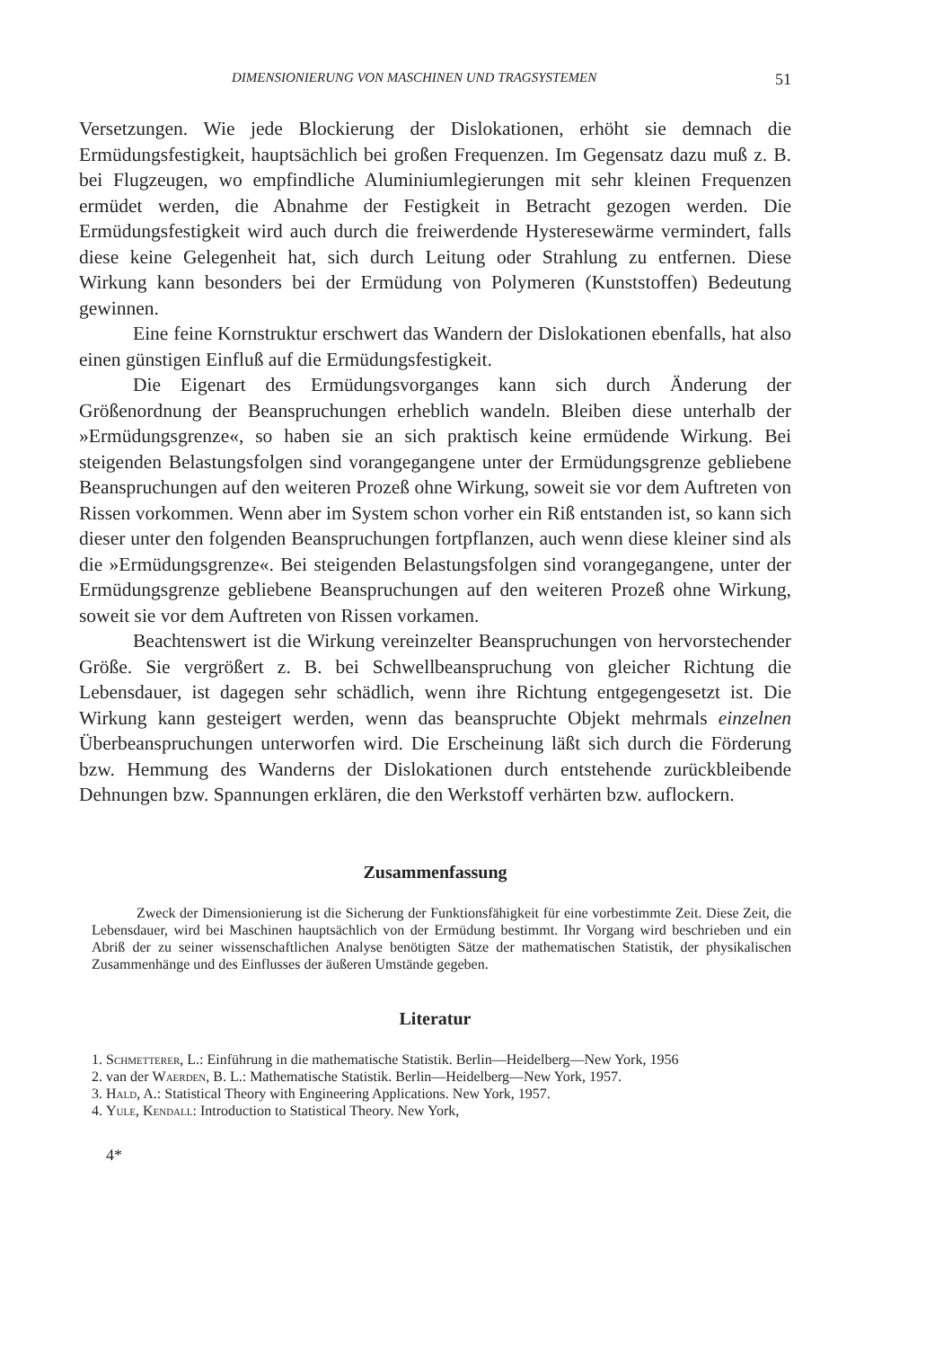DIMENSIONIERUNG VON MASCHINEN UND TRAGSYSTEMEN 51
Versetzungen. Wie jede Blockierung der Dislokationen, erhöht sie demnach die Ermüdungsfestigkeit, hauptsächlich bei großen Frequenzen. Im Gegensatz dazu muß z. B. bei Flugzeugen, wo empfindliche Aluminiumlegierungen mit sehr kleinen Frequenzen ermüdet werden, die Abnahme der Festigkeit in Betracht gezogen werden. Die Ermüdungsfestigkeit wird auch durch die freiwerdende Hysteresewärme vermindert, falls diese keine Gelegenheit hat, sich durch Leitung oder Strahlung zu entfernen. Diese Wirkung kann besonders bei der Ermüdung von Polymeren (Kunststoffen) Bedeutung gewinnen.
Eine feine Kornstruktur erschwert das Wandern der Dislokationen ebenfalls, hat also einen günstigen Einfluß auf die Ermüdungsfestigkeit.
Die Eigenart des Ermüdungsvorganges kann sich durch Änderung der Größenordnung der Beanspruchungen erheblich wandeln. Bleiben diese unterhalb der »Ermüdungsgrenze«, so haben sie an sich praktisch keine ermüdende Wirkung. Bei steigenden Belastungsfolgen sind vorangegangene unter der Ermüdungsgrenze gebliebene Beanspruchungen auf den weiteren Prozeß ohne Wirkung, soweit sie vor dem Auftreten von Rissen vorkommen. Wenn aber im System schon vorher ein Riß entstanden ist, so kann sich dieser unter den folgenden Beanspruchungen fortpflanzen, auch wenn diese kleiner sind als die »Ermüdungsgrenze«. Bei steigenden Belastungsfolgen sind vorangegangene, unter der Ermüdungsgrenze gebliebene Beanspruchungen auf den weiteren Prozeß ohne Wirkung, soweit sie vor dem Auftreten von Rissen vorkamen.
Beachtenswert ist die Wirkung vereinzelter Beanspruchungen von hervorstechender Größe. Sie vergrößert z. B. bei Schwellbeanspruchung von gleicher Richtung die Lebensdauer, ist dagegen sehr schädlich, wenn ihre Richtung entgegengesetzt ist. Die Wirkung kann gesteigert werden, wenn das beanspruchte Objekt mehrmals einzelnen Überbeanspruchungen unterworfen wird. Die Erscheinung läßt sich durch die Förderung bzw. Hemmung des Wanderns der Dislokationen durch entstehende zurückbleibende Dehnungen bzw. Spannungen erklären, die den Werkstoff verhärten bzw. auflockern.
Zusammenfassung
Zweck der Dimensionierung ist die Sicherung der Funktionsfähigkeit für eine vorbestimmte Zeit. Diese Zeit, die Lebensdauer, wird bei Maschinen hauptsächlich von der Ermüdung bestimmt. Ihr Vorgang wird beschrieben und ein Abriß der zu seiner wissenschaftlichen Analyse benötigten Sätze der mathematischen Statistik, der physikalischen Zusammenhänge und des Einflusses der äußeren Umstände gegeben.
Literatur
1. Schmetterer, L.: Einführung in die mathematische Statistik. Berlin—Heidelberg—New York, 1956
2. van der Waerden, B. L.: Mathematische Statistik. Berlin—Heidelberg—New York, 1957.
3. Hald, A.: Statistical Theory with Engineering Applications. New York, 1957.
4. Yule, Kendall: Introduction to Statistical Theory. New York,
4*